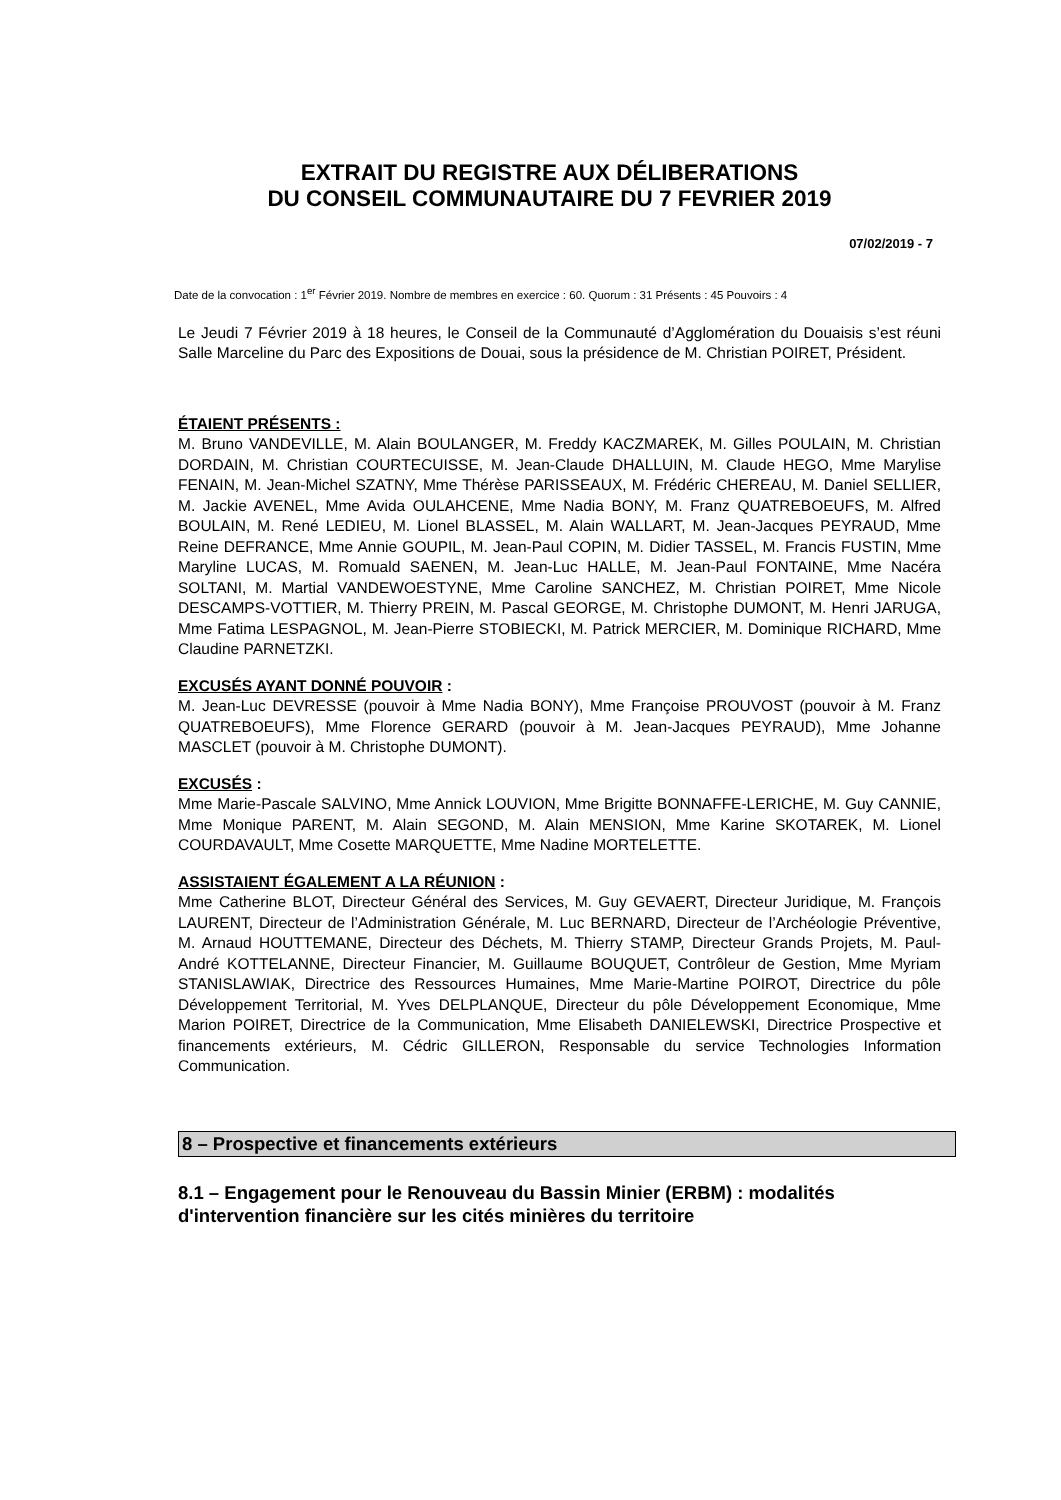EXTRAIT DU REGISTRE AUX DÉLIBERATIONS
DU CONSEIL COMMUNAUTAIRE DU 7 FEVRIER 2019
07/02/2019 - 7
Date de la convocation : 1<sup>er</sup> Février 2019. Nombre de membres en exercice : 60. Quorum : 31 Présents : 45 Pouvoirs : 4
Le Jeudi 7 Février 2019 à 18 heures, le Conseil de la Communauté d’Agglomération du Douaisis s’est réuni Salle Marceline du Parc des Expositions de Douai, sous la présidence de M. Christian POIRET, Président.
ÉTAIENT PRÉSENTS :
M. Bruno VANDEVILLE, M. Alain BOULANGER, M. Freddy KACZMAREK, M. Gilles POULAIN, M. Christian DORDAIN, M. Christian COURTECUISSE, M. Jean-Claude DHALLUIN, M. Claude HEGO, Mme Marylise FENAIN, M. Jean-Michel SZATNY, Mme Thérèse PARISSEAUX, M. Frédéric CHEREAU, M. Daniel SELLIER, M. Jackie AVENEL, Mme Avida OULAHCENE, Mme Nadia BONY, M. Franz QUATREBOEUFS, M. Alfred BOULAIN, M. René LEDIEU, M. Lionel BLASSEL, M. Alain WALLART, M. Jean-Jacques PEYRAUD, Mme Reine DEFRANCE, Mme Annie GOUPIL, M. Jean-Paul COPIN, M. Didier TASSEL, M. Francis FUSTIN, Mme Maryline LUCAS, M. Romuald SAENEN, M. Jean-Luc HALLE, M. Jean-Paul FONTAINE, Mme Nacéra SOLTANI, M. Martial VANDEWOESTYNE, Mme Caroline SANCHEZ, M. Christian POIRET, Mme Nicole DESCAMPS-VOTTIER, M. Thierry PREIN, M. Pascal GEORGE, M. Christophe DUMONT, M. Henri JARUGA, Mme Fatima LESPAGNOL, M. Jean-Pierre STOBIECKI, M. Patrick MERCIER, M. Dominique RICHARD, Mme Claudine PARNETZKI.
EXCUSÉS AYANT DONNÉ POUVOIR :
M. Jean-Luc DEVRESSE (pouvoir à Mme Nadia BONY), Mme Françoise PROUVOST (pouvoir à M. Franz QUATREBOEUFS), Mme Florence GERARD (pouvoir à M. Jean-Jacques PEYRAUD), Mme Johanne MASCLET (pouvoir à M. Christophe DUMONT).
EXCUSÉS :
Mme Marie-Pascale SALVINO, Mme Annick LOUVION, Mme Brigitte BONNAFFE-LERICHE, M. Guy CANNIE, Mme Monique PARENT, M. Alain SEGOND, M. Alain MENSION, Mme Karine SKOTAREK, M. Lionel COURDAVAULT, Mme Cosette MARQUETTE, Mme Nadine MORTELETTE.
ASSISTAIENT ÉGALEMENT A LA RÉUNION :
Mme Catherine BLOT, Directeur Général des Services, M. Guy GEVAERT, Directeur Juridique, M. François LAURENT, Directeur de l’Administration Générale, M. Luc BERNARD, Directeur de l’Archéologie Préventive, M. Arnaud HOUTTEMANE, Directeur des Déchets, M. Thierry STAMP, Directeur Grands Projets, M. Paul-André KOTTELANNE, Directeur Financier, M. Guillaume BOUQUET, Contrôleur de Gestion, Mme Myriam STANISLAWIAK, Directrice des Ressources Humaines, Mme Marie-Martine POIROT, Directrice du pôle Développement Territorial, M. Yves DELPLANQUE, Directeur du pôle Développement Economique, Mme Marion POIRET, Directrice de la Communication, Mme Elisabeth DANIELEWSKI, Directrice Prospective et financements extérieurs, M. Cédric GILLERON, Responsable du service Technologies Information Communication.
8 – Prospective et financements extérieurs
8.1 – Engagement pour le Renouveau du Bassin Minier (ERBM) : modalités d'intervention financière sur les cités minières du territoire